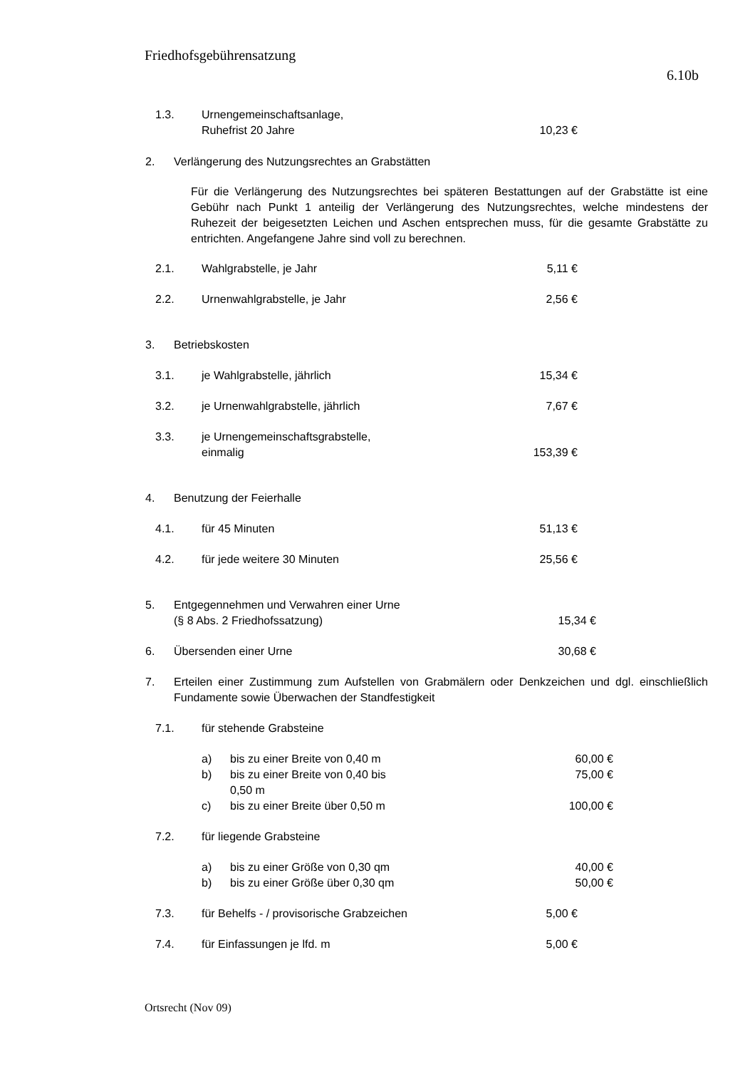Friedhofsgebührensatzung
6.10b
1.3. Urnengemeinschaftsanlage,
Ruhefrist 20 Jahre
10,23 €
2. Verlängerung des Nutzungsrechtes an Grabstätten
Für die Verlängerung des Nutzungsrechtes bei späteren Bestattungen auf der Grabstätte ist eine Gebühr nach Punkt 1 anteilig der Verlängerung des Nutzungsrechtes, welche mindestens der Ruhezeit der beigesetzten Leichen und Aschen entsprechen muss, für die gesamte Grabstätte zu entrichten. Angefangene Jahre sind voll zu berechnen.
2.1. Wahlgrabstelle, je Jahr 5,11 €
2.2. Urnenwahlgrabstelle, je Jahr 2,56 €
3. Betriebskosten
3.1. je Wahlgrabstelle, jährlich 15,34 €
3.2. je Urnenwahlgrabstelle, jährlich 7,67 €
3.3. je Urnengemeinschaftsgrabstelle,
einmalig
153,39 €
4. Benutzung der Feierhalle
4.1. für 45 Minuten 51,13 €
4.2. für jede weitere 30 Minuten 25,56 €
5. Entgegennehmen und Verwahren einer Urne
(§ 8 Abs. 2 Friedhofssatzung)
15,34 €
6. Übersenden einer Urne 30,68 €
7. Erteilen einer Zustimmung zum Aufstellen von Grabmälern oder Denkzeichen und dgl. einschließlich Fundamente sowie Überwachen der Standfestigkeit
7.1. für stehende Grabsteine
a) bis zu einer Breite von 0,40 m 60,00 €
b) bis zu einer Breite von 0,40 bis
0,50 m 75,00 €
c) bis zu einer Breite über 0,50 m 100,00 €
7.2. für liegende Grabsteine
a) bis zu einer Größe von 0,30 qm 40,00 €
b) bis zu einer Größe über 0,30 qm 50,00 €
7.3. für Behelfs - / provisorische Grabzeichen 5,00 €
7.4. für Einfassungen je lfd. m 5,00 €
Ortsrecht (Nov 09)